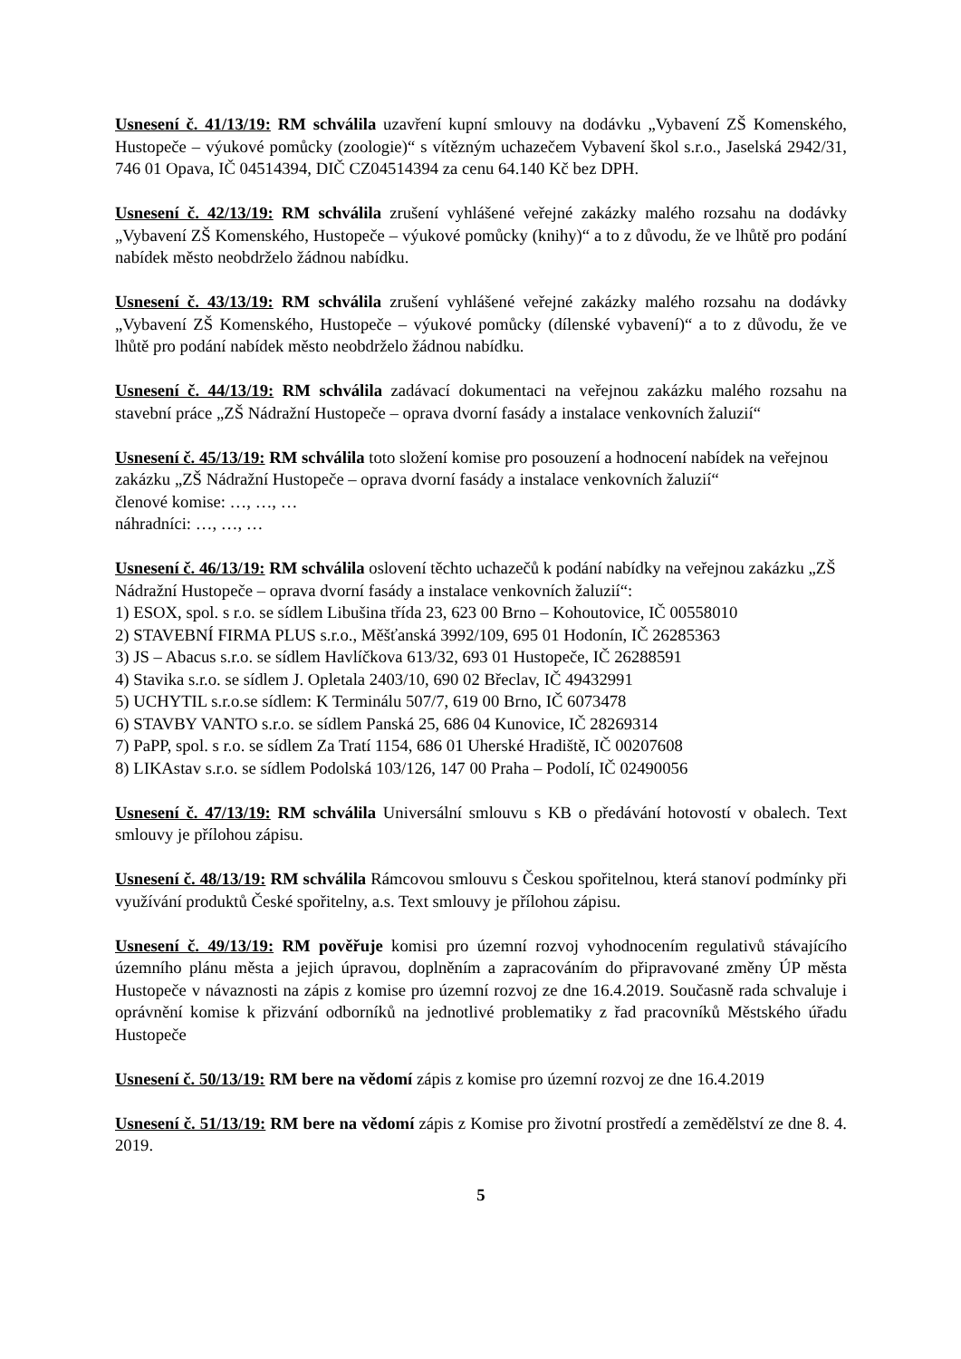Usnesení č. 41/13/19: RM schválila uzavření kupní smlouvy na dodávku „Vybavení ZŠ Komenského, Hustopeče – výukové pomůcky (zoologie)“ s vítězným uchazečem Vybavení škol s.r.o., Jaselská 2942/31, 746 01 Opava, IČ 04514394, DIČ CZ04514394 za cenu 64.140 Kč bez DPH.
Usnesení č. 42/13/19: RM schválila zrušení vyhlášené veřejné zakázky malého rozsahu na dodávky „Vybavení ZŠ Komenského, Hustopeče – výukové pomůcky (knihy)“ a to z důvodu, že ve lhůtě pro podání nabídek město neobdrželo žádnou nabídku.
Usnesení č. 43/13/19: RM schválila zrušení vyhlášené veřejné zakázky malého rozsahu na dodávky „Vybavení ZŠ Komenského, Hustopeče – výukové pomůcky (dílenské vybavení)“ a to z důvodu, že ve lhůtě pro podání nabídek město neobdrželo žádnou nabídku.
Usnesení č. 44/13/19: RM schválila zadávací dokumentaci na veřejnou zakázku malého rozsahu na stavební práce „ZŠ Nádražní Hustopeče – oprava dvorní fasády a instalace venkovních žaluzií“
Usnesení č. 45/13/19: RM schválila toto složení komise pro posouzení a hodnocení nabídek na veřejnou zakázku „ZŠ Nádražní Hustopeče – oprava dvorní fasády a instalace venkovních žaluzií“
členové komise: …, …, …
náhradníci: …, …, …
Usnesení č. 46/13/19: RM schválila oslovení těchto uchazečů k podání nabídky na veřejnou zakázku „ZŠ Nádražní Hustopeče – oprava dvorní fasády a instalace venkovních žaluzií“:
1) ESOX, spol. s r.o. se sídlem Libušina třída 23, 623 00 Brno – Kohoutovice, IČ 00558010
2) STAVEBNÍ FIRMA PLUS s.r.o., Měšťanská 3992/109, 695 01 Hodonín, IČ 26285363
3) JS – Abacus s.r.o. se sídlem Havlíčkova 613/32, 693 01 Hustopeče, IČ 26288591
4) Stavika s.r.o. se sídlem J. Opletala 2403/10, 690 02 Břeclav, IČ 49432991
5) UCHYTIL s.r.o.se sídlem: K Terminálu 507/7, 619 00 Brno, IČ 6073478
6) STAVBY VANTO s.r.o. se sídlem Panská 25, 686 04 Kunovice, IČ 28269314
7) PaPP, spol. s r.o. se sídlem Za Tratí 1154, 686 01 Uherské Hradiště, IČ 00207608
8) LIKAstav s.r.o. se sídlem Podolská 103/126, 147 00 Praha – Podolí, IČ 02490056
Usnesení č. 47/13/19: RM schválila Universální smlouvu s KB o předávání hotovostí v obalech. Text smlouvy je přílohou zápisu.
Usnesení č. 48/13/19: RM schválila Rámcovou smlouvu s Českou spořitelnou, která stanoví podmínky při využívání produktů České spořitelny, a.s. Text smlouvy je přílohou zápisu.
Usnesení č. 49/13/19: RM pověřuje komisi pro územní rozvoj vyhodnocením regulativů stávajícího územního plánu města a jejich úpravou, doplněním a zapracováním do připravované změny ÚP města Hustopeče v návaznosti na zápis z komise pro územní rozvoj ze dne 16.4.2019. Současně rada schvaluje i oprávnění komise k přizvání odborníků na jednotlivé problematiky z řad pracovníků Městského úřadu Hustopeče
Usnesení č. 50/13/19: RM bere na vědomí zápis z komise pro územní rozvoj ze dne 16.4.2019
Usnesení č. 51/13/19: RM bere na vědomí zápis z Komise pro životní prostředí a zemědělství ze dne 8. 4. 2019.
5